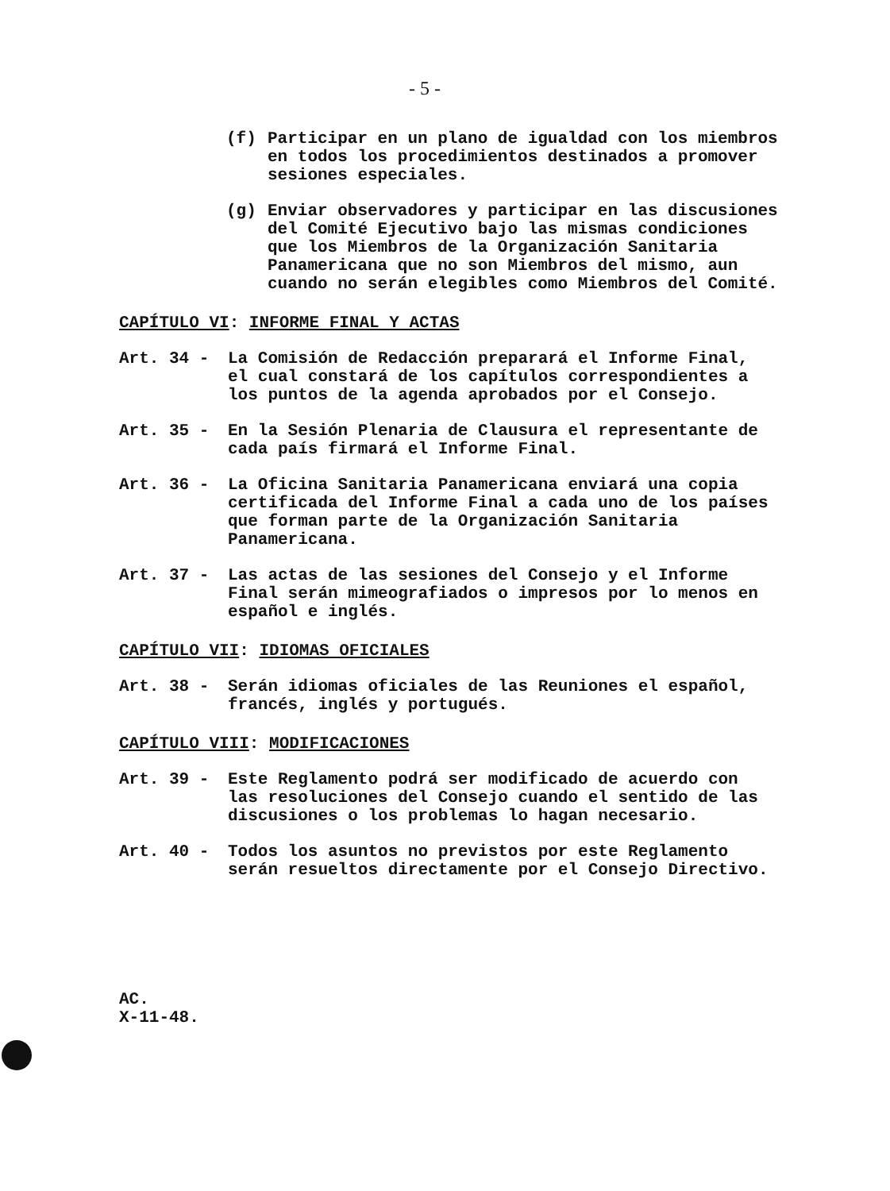- 5 -
(f) Participar en un plano de igualdad con los miembros en todos los procedimientos destinados a promover sesiones especiales.
(g) Enviar observadores y participar en las discusiones del Comité Ejecutivo bajo las mismas condiciones que los Miembros de la Organización Sanitaria Panamericana que no son Miembros del mismo, aun cuando no serán elegibles como Miembros del Comité.
CAPÍTULO VI: INFORME FINAL Y ACTAS
Art. 34 - La Comisión de Redacción preparará el Informe Final, el cual constará de los capítulos correspondientes a los puntos de la agenda aprobados por el Consejo.
Art. 35 - En la Sesión Plenaria de Clausura el representante de cada país firmará el Informe Final.
Art. 36 - La Oficina Sanitaria Panamericana enviará una copia certificada del Informe Final a cada uno de los países que forman parte de la Organización Sanitaria Panamericana.
Art. 37 - Las actas de las sesiones del Consejo y el Informe Final serán mimeografiados o impresos por lo menos en español e inglés.
CAPÍTULO VII: IDIOMAS OFICIALES
Art. 38 - Serán idiomas oficiales de las Reuniones el español, francés, inglés y portugués.
CAPÍTULO VIII: MODIFICACIONES
Art. 39 - Este Reglamento podrá ser modificado de acuerdo con las resoluciones del Consejo cuando el sentido de las discusiones o los problemas lo hagan necesario.
Art. 40 - Todos los asuntos no previstos por este Reglamento serán resueltos directamente por el Consejo Directivo.
AC.
X-11-48.